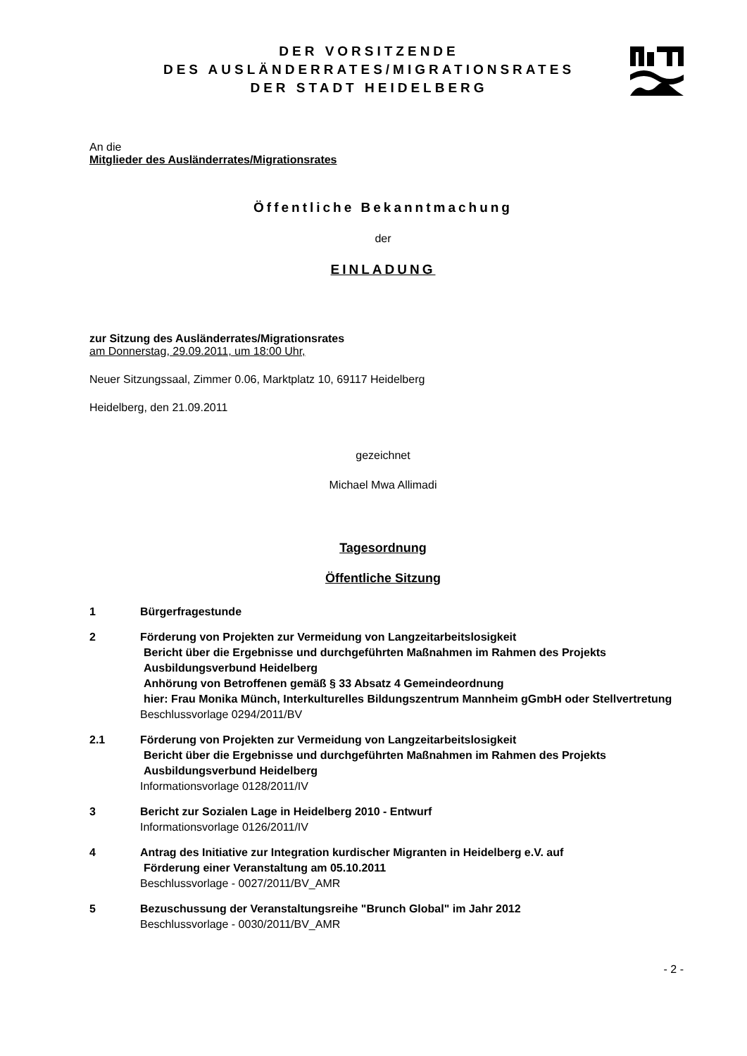DER VORSITZENDE
DES AUSLÄNDERRATES/MIGRATIONSRATES
DER STADT HEIDELBERG
An die
Mitglieder des Ausländerrates/Migrationsrates
Öffentliche Bekanntmachung
der
EINLADUNG
zur Sitzung des Ausländerrates/Migrationsrates
am Donnerstag, 29.09.2011, um 18:00 Uhr,
Neuer Sitzungssaal, Zimmer 0.06, Marktplatz 10, 69117 Heidelberg
Heidelberg, den 21.09.2011
gezeichnet
Michael Mwa Allimadi
Tagesordnung
Öffentliche Sitzung
1 Bürgerfragestunde
2 Förderung von Projekten zur Vermeidung von Langzeitarbeitslosigkeit
Bericht über die Ergebnisse und durchgeführten Maßnahmen im Rahmen des Projekts Ausbildungsverbund Heidelberg
Anhörung von Betroffenen gemäß § 33 Absatz 4 Gemeindeordnung
hier: Frau Monika Münch, Interkulturelles Bildungszentrum Mannheim gGmbH oder Stellvertretung
Beschlussvorlage 0294/2011/BV
2.1 Förderung von Projekten zur Vermeidung von Langzeitarbeitslosigkeit
Bericht über die Ergebnisse und durchgeführten Maßnahmen im Rahmen des Projekts Ausbildungsverbund Heidelberg
Informationsvorlage 0128/2011/IV
3 Bericht zur Sozialen Lage in Heidelberg 2010 - Entwurf
Informationsvorlage 0126/2011/IV
4 Antrag des Initiative zur Integration kurdischer Migranten in Heidelberg e.V. auf
Förderung einer Veranstaltung am 05.10.2011
Beschlussvorlage - 0027/2011/BV_AMR
5 Bezuschussung der Veranstaltungsreihe "Brunch Global" im Jahr 2012
Beschlussvorlage - 0030/2011/BV_AMR
- 2 -